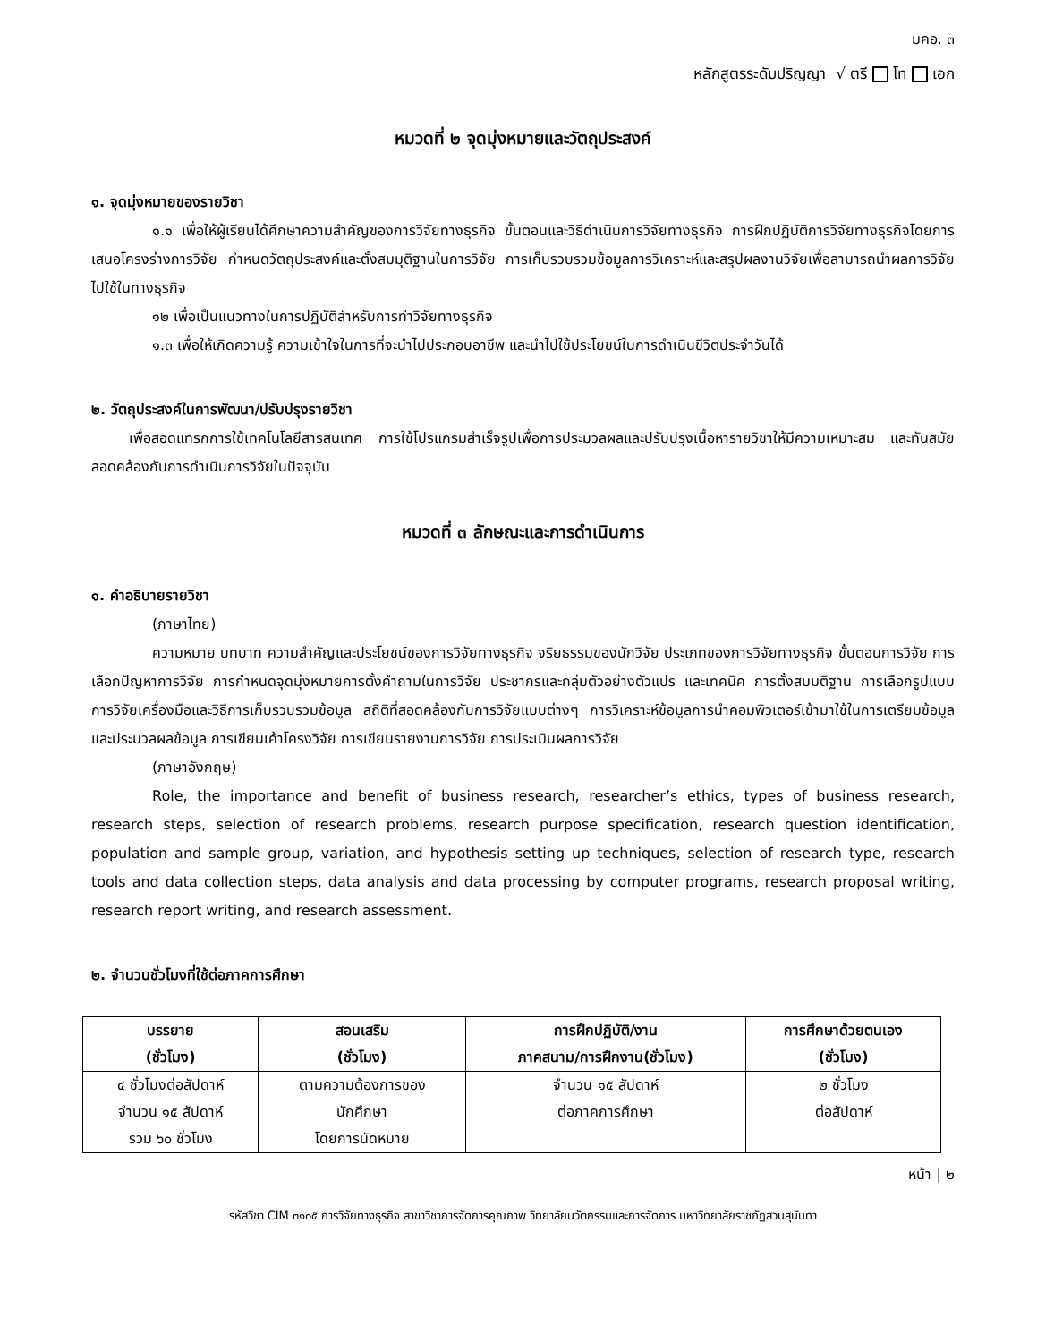มคอ. ๓
หลักสูตรระดับปริญญา √ ตรี โท เอก
หมวดที่ ๒ จุดมุ่งหมายและวัตถุประสงค์
๑. จุดมุ่งหมายของรายวิชา
๑.๑ เพื่อให้ผู้เรียนได้ศึกษาความสำคัญของการวิจัยทางธุรกิจ ขั้นตอนและวิธีดำเนินการวิจัยทางธุรกิจ การฝึกปฏิบัติการวิจัยทางธุรกิจโดยการเสนอโครงร่างการวิจัย กำหนดวัตถุประสงค์และตั้งสมมุติฐานในการวิจัย การเก็บรวบรวมข้อมูลการวิเคราะห์และสรุปผลงานวิจัยเพื่อสามารถนำผลการวิจัยไปใช้ในทางธุรกิจ
๑๒ เพื่อเป็นแนวทางในการปฏิบัติสำหรับการทำวิจัยทางธุรกิจ
๑.๓ เพื่อให้เกิดความรู้ ความเข้าใจในการที่จะนำไปประกอบอาชีพ และนำไปใช้ประโยชน์ในการดำเนินชีวิตประจำวันได้
๒. วัตถุประสงค์ในการพัฒนา/ปรับปรุงรายวิชา
เพื่อสอดแทรกการใช้เทคโนโลยีสารสนเทศ การใช้โปรแกรมสำเร็จรูปเพื่อการประมวลผลและปรับปรุงเนื้อหารายวิชาให้มีความเหมาะสม และทันสมัย สอดคล้องกับการดำเนินการวิจัยในปัจจุบัน
หมวดที่ ๓ ลักษณะและการดำเนินการ
๑. คำอธิบายรายวิชา
(ภาษาไทย)
ความหมาย บทบาท ความสำคัญและประโยชน์ของการวิจัยทางธุรกิจ จริยธรรมของนักวิจัย ประเภทของการวิจัยทางธุรกิจ ขั้นตอนการวิจัย การเลือกปัญหาการวิจัย การกำหนดจุดมุ่งหมายการตั้งคำถามในการวิจัย ประชากรและกลุ่มตัวอย่างตัวแปร และเทคนิค การตั้งสมมติฐาน การเลือกรูปแบบการวิจัยเครื่องมือและวิธีการเก็บรวบรวมข้อมูล สถิติที่สอดคล้องกับการวิจัยแบบต่างๆ การวิเคราะห์ข้อมูลการนำคอมพิวเตอร์เข้ามาใช้ในการเตรียมข้อมูลและประมวลผลข้อมูล การเขียนเค้าโครงวิจัย การเขียนรายงานการวิจัย การประเมินผลการวิจัย
(ภาษาอังกฤษ)
Role, the importance and benefit of business research, researcher’s ethics, types of business research, research steps, selection of research problems, research purpose specification, research question identification, population and sample group, variation, and hypothesis setting up techniques, selection of research type, research tools and data collection steps, data analysis and data processing by computer programs, research proposal writing, research report writing, and research assessment.
๒. จำนวนชั่วโมงที่ใช้ต่อภาคการศึกษา
| บรรยาย (ชั่วโมง) | สอนเสริม (ชั่วโมง) | การฝึกปฏิบัติ/งาน ภาคสนาม/การฝึกงาน(ชั่วโมง) | การศึกษาด้วยตนเอง (ชั่วโมง) |
| --- | --- | --- | --- |
| ๔ ชั่วโมงต่อสัปดาห์ จำนวน ๑๕ สัปดาห์ รวม ๖๐ ชั่วโมง | ตามความต้องการของ นักศึกษา โดยการนัดหมาย | จำนวน ๑๕ สัปดาห์ ต่อภาคการศึกษา | ๒ ชั่วโมง ต่อสัปดาห์ |
หน้า | ๒
รหัสวิชา CIM ๓๑๐๕ การวิจัยทางธุรกิจ สาขาวิชาการจัดการคุณภาพ วิทยาลัยนวัตกรรมและการจัดการ มหาวิทยาลัยราชภัฏสวนสุนันทา